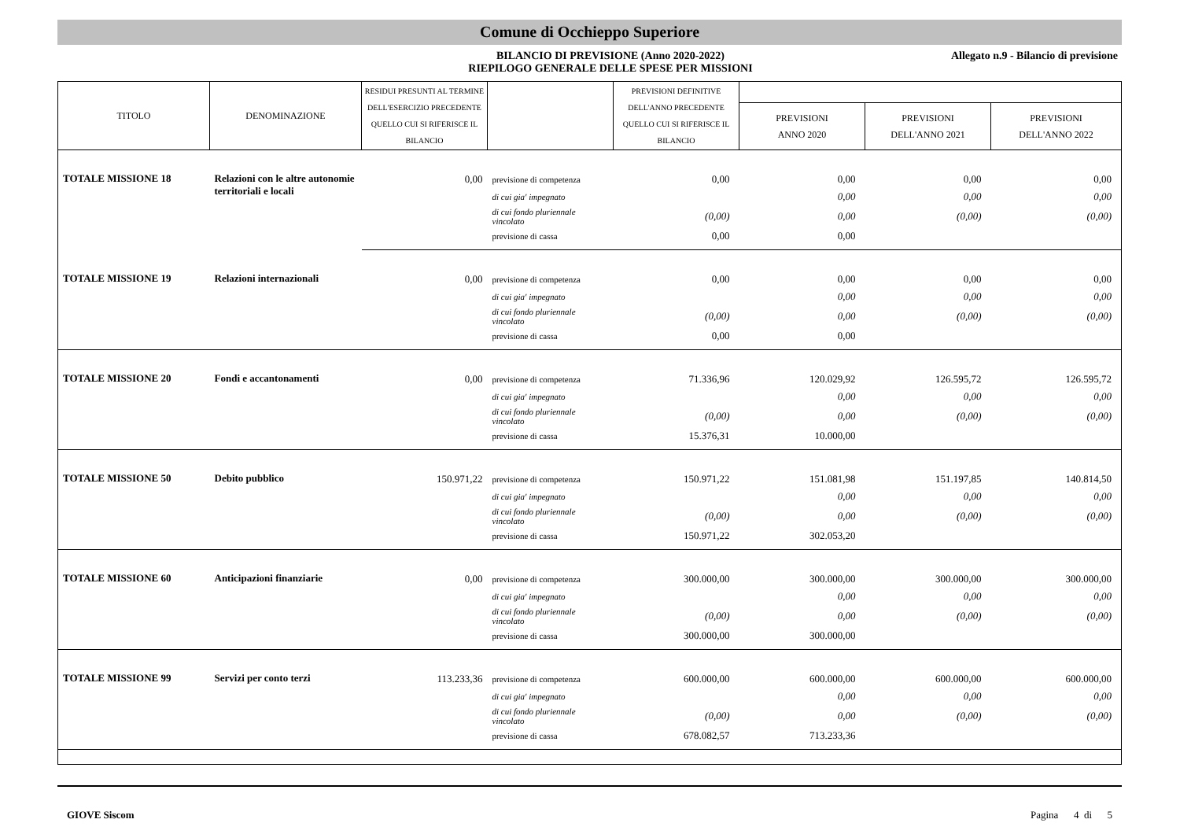Comune di Occhieppo Superiore
BILANCIO DI PREVISIONE (Anno 2020-2022)
RIEPILOGO GENERALE DELLE SPESE PER MISSIONI
Allegato n.9 - Bilancio di previsione
| TITOLO | DENOMINAZIONE | RESIDUI PRESUNTI AL TERMINE DELL'ESERCIZIO PRECEDENTE QUELLO CUI SI RIFERISCE IL BILANCIO | | PREVISIONI DEFINITIVE DELL'ANNO PRECEDENTE QUELLO CUI SI RIFERISCE IL BILANCIO | | | |
| --- | --- | --- | --- | --- | --- | --- | --- |
| | | | | | PREVISIONI ANNO 2020 | PREVISIONI DELL'ANNO 2021 | PREVISIONI DELL'ANNO 2022 |
| TOTALE MISSIONE 18 | Relazioni con le altre autonomie territoriali e locali | 0,00 | previsione di competenza | 0,00 | 0,00 | 0,00 | 0,00 |
| | | | di cui gia' impegnato | | 0,00 | 0,00 | 0,00 |
| | | | di cui fondo pluriennale vincolato | (0,00) | 0,00 | (0,00) | (0,00) |
| | | | previsione di cassa | 0,00 | 0,00 | | |
| TOTALE MISSIONE 19 | Relazioni internazionali | 0,00 | previsione di competenza | 0,00 | 0,00 | 0,00 | 0,00 |
| | | | di cui gia' impegnato | | 0,00 | 0,00 | 0,00 |
| | | | di cui fondo pluriennale vincolato | (0,00) | 0,00 | (0,00) | (0,00) |
| | | | previsione di cassa | 0,00 | 0,00 | | |
| TOTALE MISSIONE 20 | Fondi e accantonamenti | 0,00 | previsione di competenza | 71.336,96 | 120.029,92 | 126.595,72 | 126.595,72 |
| | | | di cui gia' impegnato | | 0,00 | 0,00 | 0,00 |
| | | | di cui fondo pluriennale vincolato | (0,00) | 0,00 | (0,00) | (0,00) |
| | | | previsione di cassa | 15.376,31 | 10.000,00 | | |
| TOTALE MISSIONE 50 | Debito pubblico | 150.971,22 | previsione di competenza | 150.971,22 | 151.081,98 | 151.197,85 | 140.814,50 |
| | | | di cui gia' impegnato | | 0,00 | 0,00 | 0,00 |
| | | | di cui fondo pluriennale vincolato | (0,00) | 0,00 | (0,00) | (0,00) |
| | | | previsione di cassa | 150.971,22 | 302.053,20 | | |
| TOTALE MISSIONE 60 | Anticipazioni finanziarie | 0,00 | previsione di competenza | 300.000,00 | 300.000,00 | 300.000,00 | 300.000,00 |
| | | | di cui gia' impegnato | | 0,00 | 0,00 | 0,00 |
| | | | di cui fondo pluriennale vincolato | (0,00) | 0,00 | (0,00) | (0,00) |
| | | | previsione di cassa | 300.000,00 | 300.000,00 | | |
| TOTALE MISSIONE 99 | Servizi per conto terzi | 113.233,36 | previsione di competenza | 600.000,00 | 600.000,00 | 600.000,00 | 600.000,00 |
| | | | di cui gia' impegnato | | 0,00 | 0,00 | 0,00 |
| | | | di cui fondo pluriennale vincolato | (0,00) | 0,00 | (0,00) | (0,00) |
| | | | previsione di cassa | 678.082,57 | 713.233,36 | | |
GIOVE Siscom Pagina 4 di 5